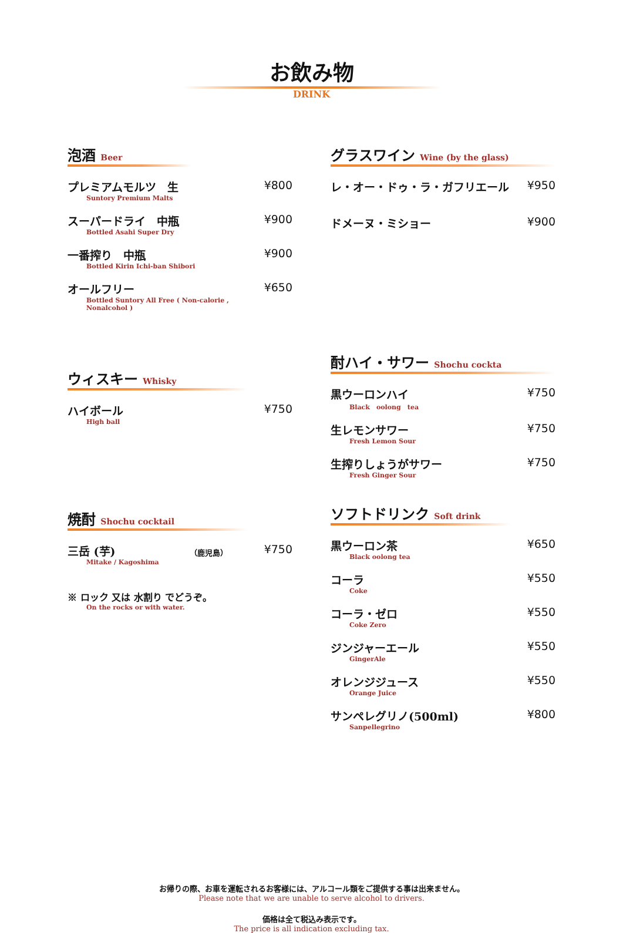お飲み物
DRINK
泡酒 Beer
プレミアムモルツ　生
Suntory Premium Malts
¥800
スーパードライ　中瓶
Bottled Asahi Super Dry
¥900
一番搾り　中瓶
Bottled Kirin Ichi-ban Shibori
¥900
オールフリー
Bottled Suntory All Free ( Non-calorie , Nonalcohol )
¥650
ウィスキー Whisky
ハイボール
High ball
¥750
焼酎 Shochu cocktail
三岳 (芋) （鹿児島）
Mitake / Kagoshima
¥750
※ ロック 又は 水割り でどうぞ。
On the rocks or with water.
グラスワイン Wine (by the glass)
レ・オー・ドゥ・ラ・ガフリエール ¥950
ドメーヌ・ミショー ¥900
酎ハイ・サワー Shochu cockta
黒ウーロンハイ
Black　oolong　tea
¥750
生レモンサワー
Fresh Lemon Sour
¥750
生搾りしょうがサワー
Fresh Ginger Sour
¥750
ソフトドリンク Soft drink
黒ウーロン茶
Black oolong tea
¥650
コーラ
Coke
¥550
コーラ・ゼロ
Coke Zero
¥550
ジンジャーエール
GingerAle
¥550
オレンジジュース
Orange Juice
¥550
サンペレグリノ(500ml)
Sanpellegrino
¥800
お帰りの際、お車を運転されるお客様には、アルコール類をご提供する事は出来ません。
Please note that we are unable to serve alcohol to drivers.
価格は全て税込み表示です。
The price is all indication excluding tax.